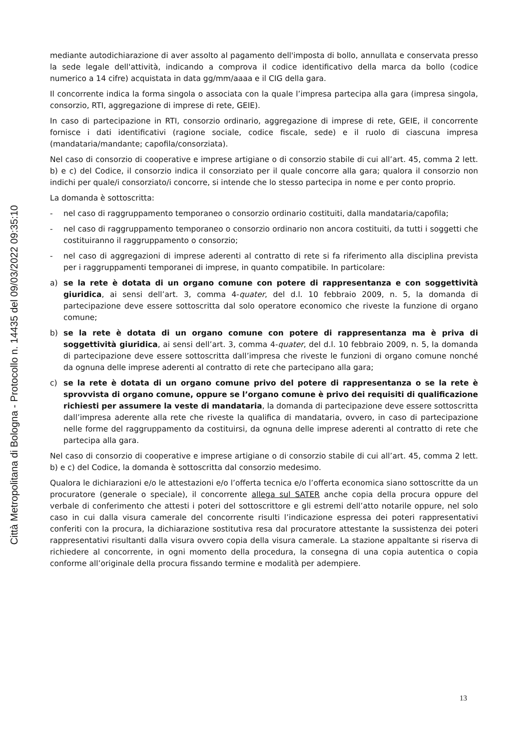Città Metropolitana di Bologna - Protocollo n. 14435 del 09/03/2022 09:35:10
mediante autodichiarazione di aver assolto al pagamento dell'imposta di bollo, annullata e conservata presso la sede legale dell'attività, indicando a comprova il codice identificativo della marca da bollo (codice numerico a 14 cifre) acquistata in data gg/mm/aaaa e il CIG della gara.
Il concorrente indica la forma singola o associata con la quale l’impresa partecipa alla gara (impresa singola, consorzio, RTI, aggregazione di imprese di rete, GEIE).
In caso di partecipazione in RTI, consorzio ordinario, aggregazione di imprese di rete, GEIE, il concorrente fornisce i dati identificativi (ragione sociale, codice fiscale, sede) e il ruolo di ciascuna impresa (mandataria/mandante; capofila/consorziata).
Nel caso di consorzio di cooperative e imprese artigiane o di consorzio stabile di cui all’art. 45, comma 2 lett. b) e c) del Codice, il consorzio indica il consorziato per il quale concorre alla gara; qualora il consorzio non indichi per quale/i consorziato/i concorre, si intende che lo stesso partecipa in nome e per conto proprio.
La domanda è sottoscritta:
- nel caso di raggruppamento temporaneo o consorzio ordinario costituiti, dalla mandataria/capofila;
- nel caso di raggruppamento temporaneo o consorzio ordinario non ancora costituiti, da tutti i soggetti che costituiranno il raggruppamento o consorzio;
- nel caso di aggregazioni di imprese aderenti al contratto di rete si fa riferimento alla disciplina prevista per i raggruppamenti temporanei di imprese, in quanto compatibile. In particolare:
a) se la rete è dotata di un organo comune con potere di rappresentanza e con soggettività giuridica, ai sensi dell’art. 3, comma 4-quater, del d.l. 10 febbraio 2009, n. 5, la domanda di partecipazione deve essere sottoscritta dal solo operatore economico che riveste la funzione di organo comune;
b) se la rete è dotata di un organo comune con potere di rappresentanza ma è priva di soggettività giuridica, ai sensi dell’art. 3, comma 4-quater, del d.l. 10 febbraio 2009, n. 5, la domanda di partecipazione deve essere sottoscritta dall’impresa che riveste le funzioni di organo comune nonché da ognuna delle imprese aderenti al contratto di rete che partecipano alla gara;
c) se la rete è dotata di un organo comune privo del potere di rappresentanza o se la rete è sprovvista di organo comune, oppure se l’organo comune è privo dei requisiti di qualificazione richiesti per assumere la veste di mandataria, la domanda di partecipazione deve essere sottoscritta dall’impresa aderente alla rete che riveste la qualifica di mandataria, ovvero, in caso di partecipazione nelle forme del raggruppamento da costituirsi, da ognuna delle imprese aderenti al contratto di rete che partecipa alla gara.
Nel caso di consorzio di cooperative e imprese artigiane o di consorzio stabile di cui all’art. 45, comma 2 lett. b) e c) del Codice, la domanda è sottoscritta dal consorzio medesimo.
Qualora le dichiarazioni e/o le attestazioni e/o l’offerta tecnica e/o l’offerta economica siano sottoscritte da un procuratore (generale o speciale), il concorrente allega sul SATER anche copia della procura oppure del verbale di conferimento che attesti i poteri del sottoscrittore e gli estremi dell’atto notarile oppure, nel solo caso in cui dalla visura camerale del concorrente risulti l’indicazione espressa dei poteri rappresentativi conferiti con la procura, la dichiarazione sostitutiva resa dal procuratore attestante la sussistenza dei poteri rappresentativi risultanti dalla visura ovvero copia della visura camerale. La stazione appaltante si riserva di richiedere al concorrente, in ogni momento della procedura, la consegna di una copia autentica o copia conforme all’originale della procura fissando termine e modalità per adempiere.
13